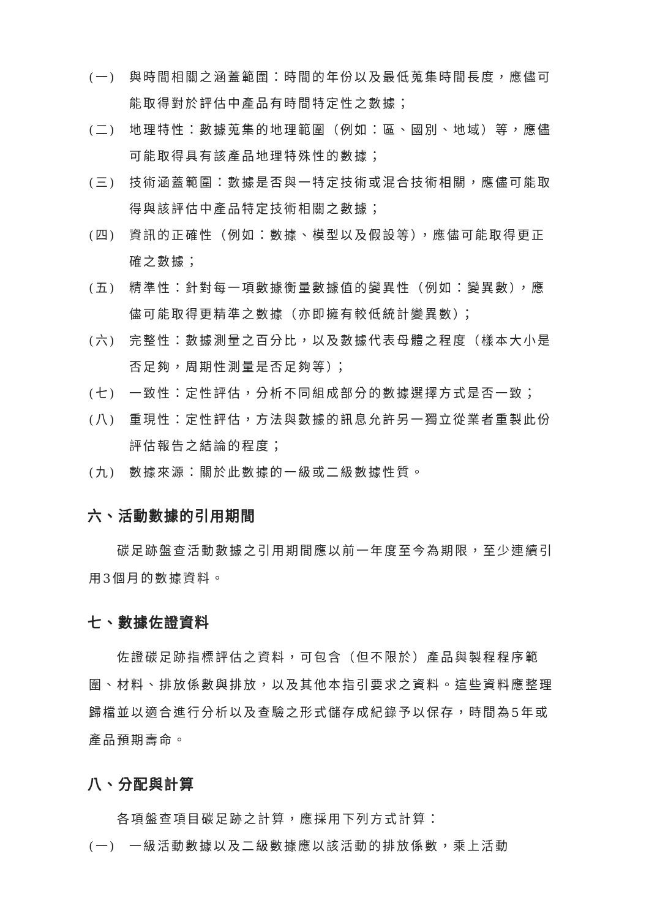(一) 與時間相關之涵蓋範圍：時間的年份以及最低蒐集時間長度，應儘可能取得對於評估中產品有時間特定性之數據；
(二) 地理特性：數據蒐集的地理範圍（例如：區、國別、地域）等，應儘可能取得具有該產品地理特殊性的數據；
(三) 技術涵蓋範圍：數據是否與一特定技術或混合技術相關，應儘可能取得與該評估中產品特定技術相關之數據；
(四) 資訊的正確性（例如：數據、模型以及假設等），應儘可能取得更正確之數據；
(五) 精準性：針對每一項數據衡量數據值的變異性（例如：變異數），應儘可能取得更精準之數據（亦即擁有較低統計變異數）；
(六) 完整性：數據測量之百分比，以及數據代表母體之程度（樣本大小是否足夠，周期性測量是否足夠等）；
(七) 一致性：定性評估，分析不同組成部分的數據選擇方式是否一致；
(八) 重現性：定性評估，方法與數據的訊息允許另一獨立從業者重製此份評估報告之結論的程度；
(九) 數據來源：關於此數據的一級或二級數據性質。
六、活動數據的引用期間
碳足跡盤查活動數據之引用期間應以前一年度至今為期限，至少連續引用3個月的數據資料。
七、數據佐證資料
佐證碳足跡指標評估之資料，可包含（但不限於）產品與製程程序範圍、材料、排放係數與排放，以及其他本指引要求之資料。這些資料應整理歸檔並以適合進行分析以及查驗之形式儲存成紀錄予以保存，時間為5年或產品預期壽命。
八、分配與計算
各項盤查項目碳足跡之計算，應採用下列方式計算：
(一) 一級活動數據以及二級數據應以該活動的排放係數，乘上活動